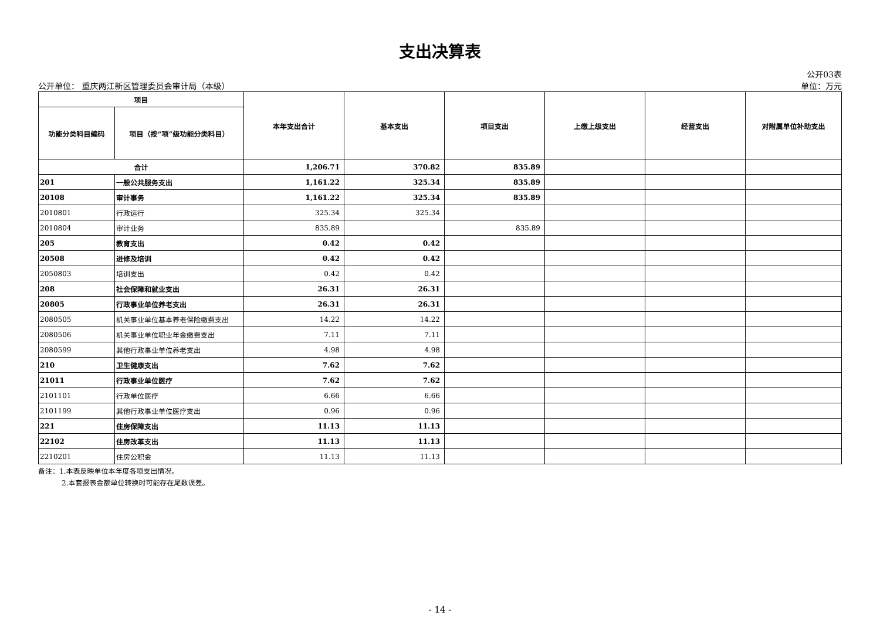支出决算表
公开03表
公开单位： 重庆两江新区管理委员会审计局（本级） 单位：万元
| 项目 | | 本年支出合计 | 基本支出 | 项目支出 | 上缴上级支出 | 经营支出 | 对附属单位补助支出 |
| --- | --- | --- | --- | --- | --- | --- | --- |
| 功能分类科目编码 | 项目（按“项”级功能分类科目） | | | | | | |
| 合计 | | 1,206.71 | 370.82 | 835.89 | | | |
| 201 | 一般公共服务支出 | 1,161.22 | 325.34 | 835.89 | | | |
| 20108 | 审计事务 | 1,161.22 | 325.34 | 835.89 | | | |
| 2010801 | 行政运行 | 325.34 | 325.34 | | | | |
| 2010804 | 审计业务 | 835.89 | | 835.89 | | | |
| 205 | 教育支出 | 0.42 | 0.42 | | | | |
| 20508 | 进修及培训 | 0.42 | 0.42 | | | | |
| 2050803 | 培训支出 | 0.42 | 0.42 | | | | |
| 208 | 社会保障和就业支出 | 26.31 | 26.31 | | | | |
| 20805 | 行政事业单位养老支出 | 26.31 | 26.31 | | | | |
| 2080505 | 机关事业单位基本养老保险缴费支出 | 14.22 | 14.22 | | | | |
| 2080506 | 机关事业单位职业年金缴费支出 | 7.11 | 7.11 | | | | |
| 2080599 | 其他行政事业单位养老支出 | 4.98 | 4.98 | | | | |
| 210 | 卫生健康支出 | 7.62 | 7.62 | | | | |
| 21011 | 行政事业单位医疗 | 7.62 | 7.62 | | | | |
| 2101101 | 行政单位医疗 | 6.66 | 6.66 | | | | |
| 2101199 | 其他行政事业单位医疗支出 | 0.96 | 0.96 | | | | |
| 221 | 住房保障支出 | 11.13 | 11.13 | | | | |
| 22102 | 住房改革支出 | 11.13 | 11.13 | | | | |
| 2210201 | 住房公积金 | 11.13 | 11.13 | | | | |
备注：1.本表反映单位本年度各项支出情况。
2.本套报表金额单位转换时可能存在尾数误差。
- 14 -